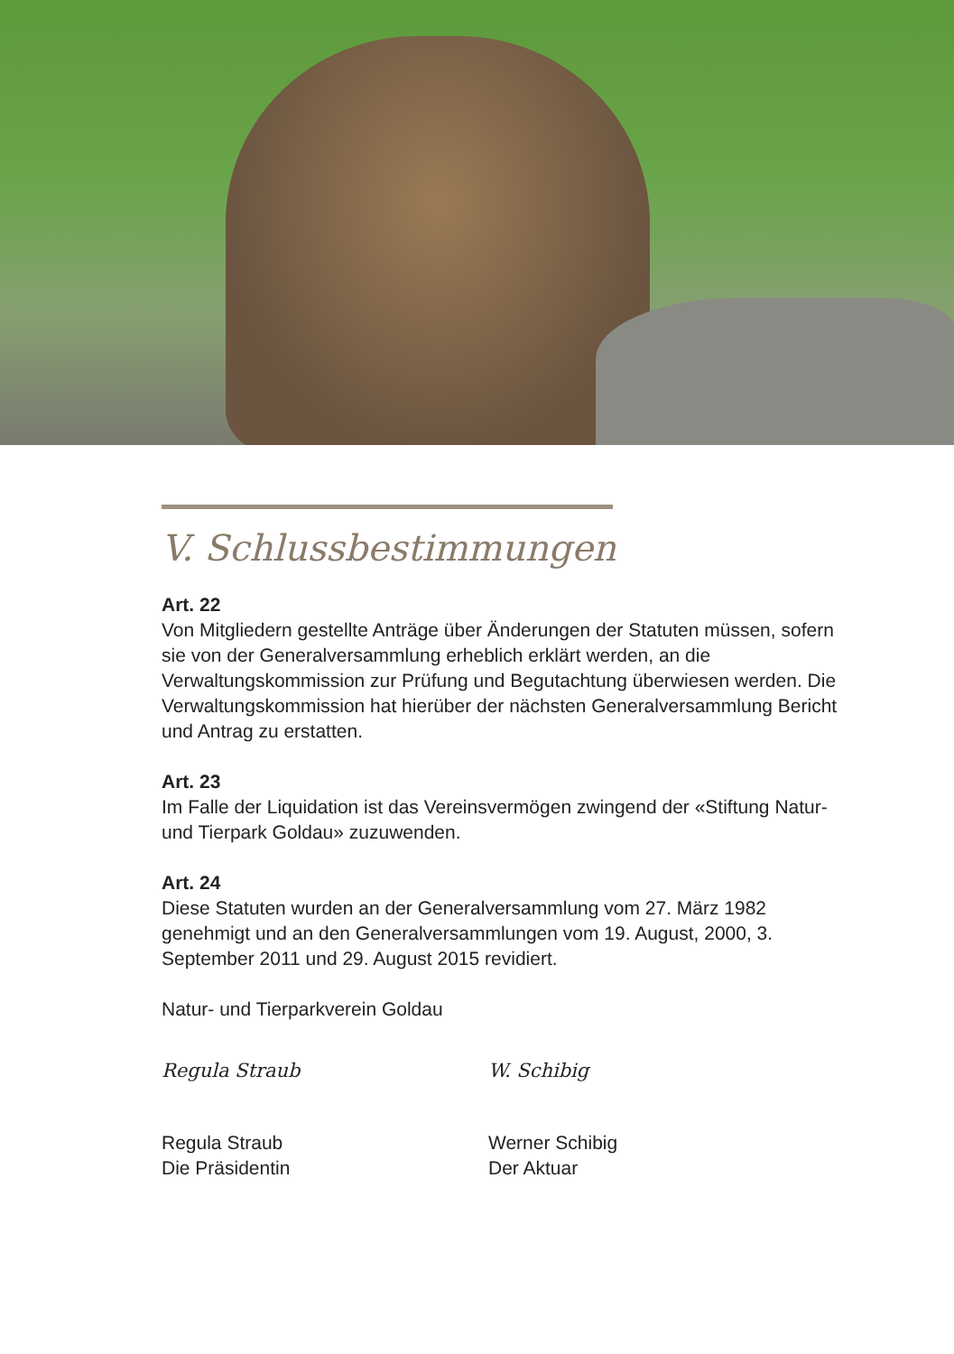V. Schlussbestimmungen
Art. 22
Von Mitgliedern gestellte Anträge über Änderungen der Statuten müssen, sofern sie von der Generalversammlung erheblich erklärt werden, an die Verwaltungskommission zur Prüfung und Begutachtung überwiesen werden. Die Verwaltungskommission hat hierüber der nächsten Generalversammlung Bericht und Antrag zu erstatten.
Art. 23
Im Falle der Liquidation ist das Vereinsvermögen zwingend der «Stiftung Natur- und Tierpark Goldau» zuzuwenden.
Art. 24
Diese Statuten wurden an der Generalversammlung vom 27. März 1982 genehmigt und an den Generalversammlungen vom 19. August, 2000, 3. September 2011 und 29. August 2015 revidiert.
Natur- und Tierparkverein Goldau
Regula Straub
Regula Straub
Die Präsidentin
W. Schibig
Werner Schibig
Der Aktuar